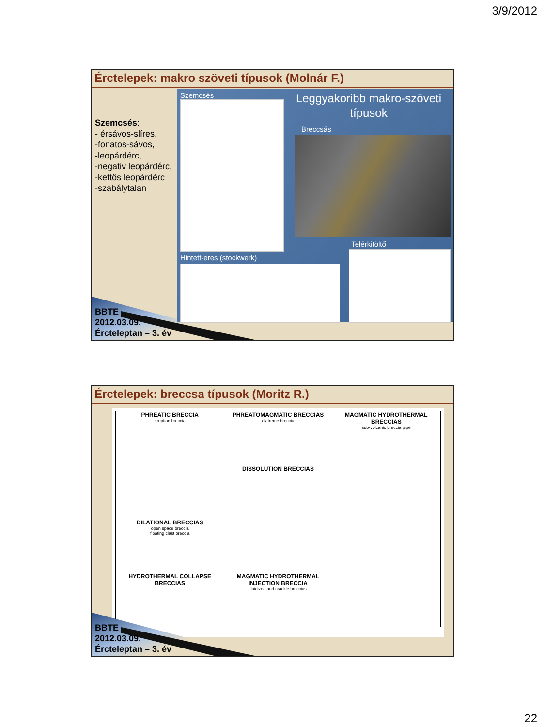3/9/2012
Érctelepek: makro szöveti típusok (Molnár F.)
Szemcsés:
- érsávos-slíres,
-fonatos-sávos,
-leopárdérc,
-negativ leopárdérc,
-kettős leopárdérc
-szabálytalan
Szemcsés
Hintett-eres (stockwerk)
Leggyakoribb makro-szöveti típusok
Breccsás
Telérkitöltő
BBTE
2012.03.09.
Ércteleptan – 3. év
Érctelepek: breccsa típusok (Moritz R.)
PHREATIC BRECCIA
eruption breccia
PHREATOMAGMATIC BRECCIAS
diatreme breccia
MAGMATIC HYDROTHERMAL BRECCIAS
sub-volcanic breccia pipe
DISSOLUTION BRECCIAS
DILATIONAL BRECCIAS
open space breccia
floating clast breccia
HYDROTHERMAL COLLAPSE BRECCIAS
MAGMATIC HYDROTHERMAL INJECTION BRECCIA
fluidized and crackle breccias
BBTE
2012.03.09.
Ércteleptan – 3. év
22